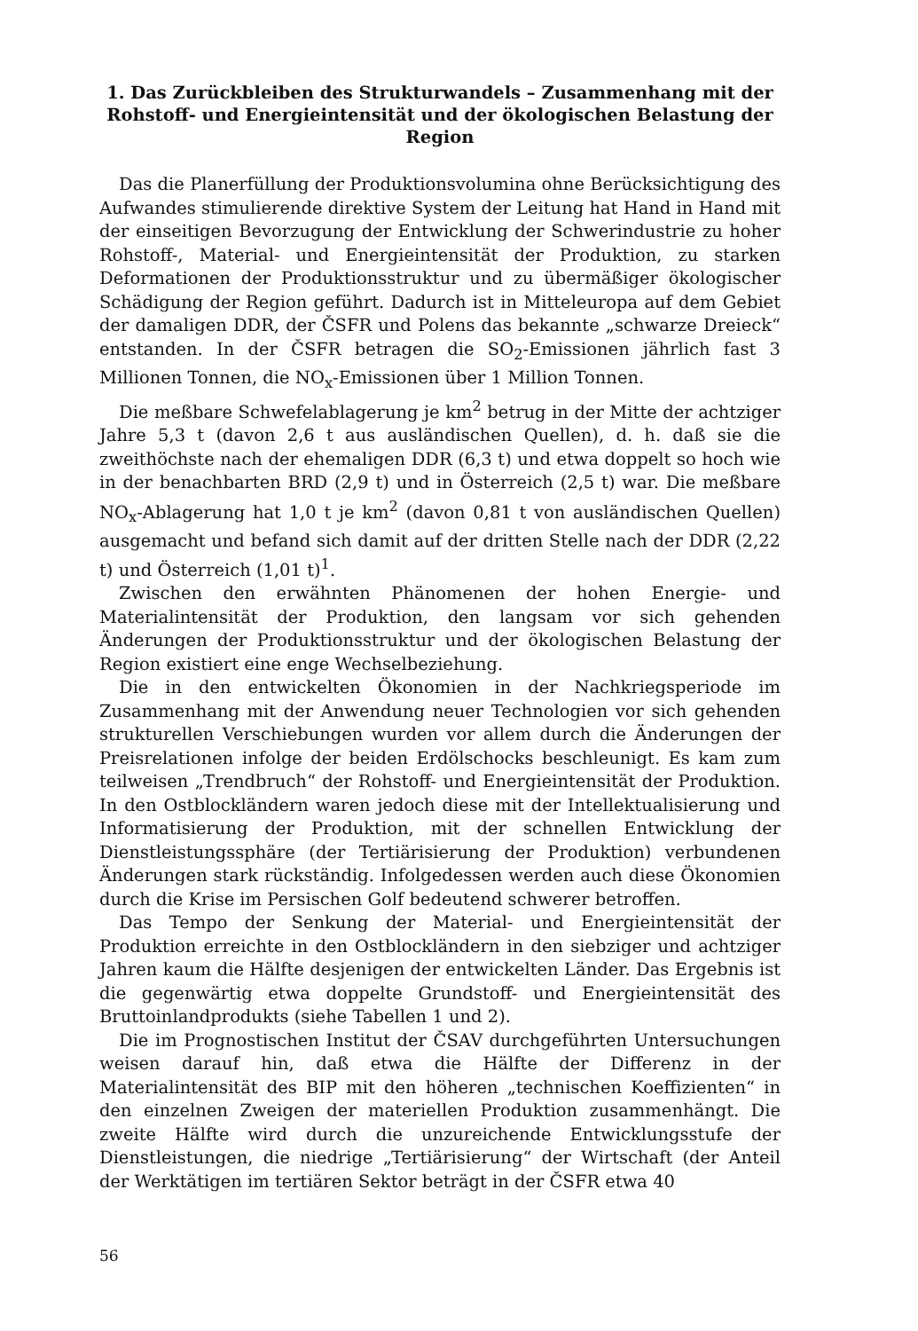1. Das Zurückbleiben des Strukturwandels – Zusammenhang mit der Rohstoff- und Energieintensität und der ökologischen Belastung der Region
Das die Planerfüllung der Produktionsvolumina ohne Berücksichtigung des Aufwandes stimulierende direktive System der Leitung hat Hand in Hand mit der einseitigen Bevorzugung der Entwicklung der Schwerindustrie zu hoher Rohstoff-, Material- und Energieintensität der Produktion, zu starken Deformationen der Produktionsstruktur und zu übermäßiger ökologischer Schädigung der Region geführt. Dadurch ist in Mitteleuropa auf dem Gebiet der damaligen DDR, der ČSFR und Polens das bekannte „schwarze Dreieck“ entstanden. In der ČSFR betragen die SO<sub>2</sub>-Emissionen jährlich fast 3 Millionen Tonnen, die NO<sub>x</sub>-Emissionen über 1 Million Tonnen.
Die meßbare Schwefelablagerung je km<sup>2</sup> betrug in der Mitte der achtziger Jahre 5,3 t (davon 2,6 t aus ausländischen Quellen), d. h. daß sie die zweithöchste nach der ehemaligen DDR (6,3 t) und etwa doppelt so hoch wie in der benachbarten BRD (2,9 t) und in Österreich (2,5 t) war. Die meßbare NO<sub>x</sub>-Ablagerung hat 1,0 t je km<sup>2</sup> (davon 0,81 t von ausländischen Quellen) ausgemacht und befand sich damit auf der dritten Stelle nach der DDR (2,22 t) und Österreich (1,01 t)<sup>1</sup>.
Zwischen den erwähnten Phänomenen der hohen Energie- und Materialintensität der Produktion, den langsam vor sich gehenden Änderungen der Produktionsstruktur und der ökologischen Belastung der Region existiert eine enge Wechselbeziehung.
Die in den entwickelten Ökonomien in der Nachkriegsperiode im Zusammenhang mit der Anwendung neuer Technologien vor sich gehenden strukturellen Verschiebungen wurden vor allem durch die Änderungen der Preisrelationen infolge der beiden Erdölschocks beschleunigt. Es kam zum teilweisen „Trendbruch“ der Rohstoff- und Energieintensität der Produktion. In den Ostblockländern waren jedoch diese mit der Intellektualisierung und Informatisierung der Produktion, mit der schnellen Entwicklung der Dienstleistungssphäre (der Tertiärisierung der Produktion) verbundenen Änderungen stark rückständig. Infolgedessen werden auch diese Ökonomien durch die Krise im Persischen Golf bedeutend schwerer betroffen.
Das Tempo der Senkung der Material- und Energieintensität der Produktion erreichte in den Ostblockländern in den siebziger und achtziger Jahren kaum die Hälfte desjenigen der entwickelten Länder. Das Ergebnis ist die gegenwärtig etwa doppelte Grundstoff- und Energieintensität des Bruttoinlandprodukts (siehe Tabellen 1 und 2).
Die im Prognostischen Institut der ČSAV durchgeführten Untersuchungen weisen darauf hin, daß etwa die Hälfte der Differenz in der Materialintensität des BIP mit den höheren „technischen Koeffizienten“ in den einzelnen Zweigen der materiellen Produktion zusammenhängt. Die zweite Hälfte wird durch die unzureichende Entwicklungsstufe der Dienstleistungen, die niedrige „Tertiärisierung“ der Wirtschaft (der Anteil der Werktätigen im tertiären Sektor beträgt in der ČSFR etwa 40
56